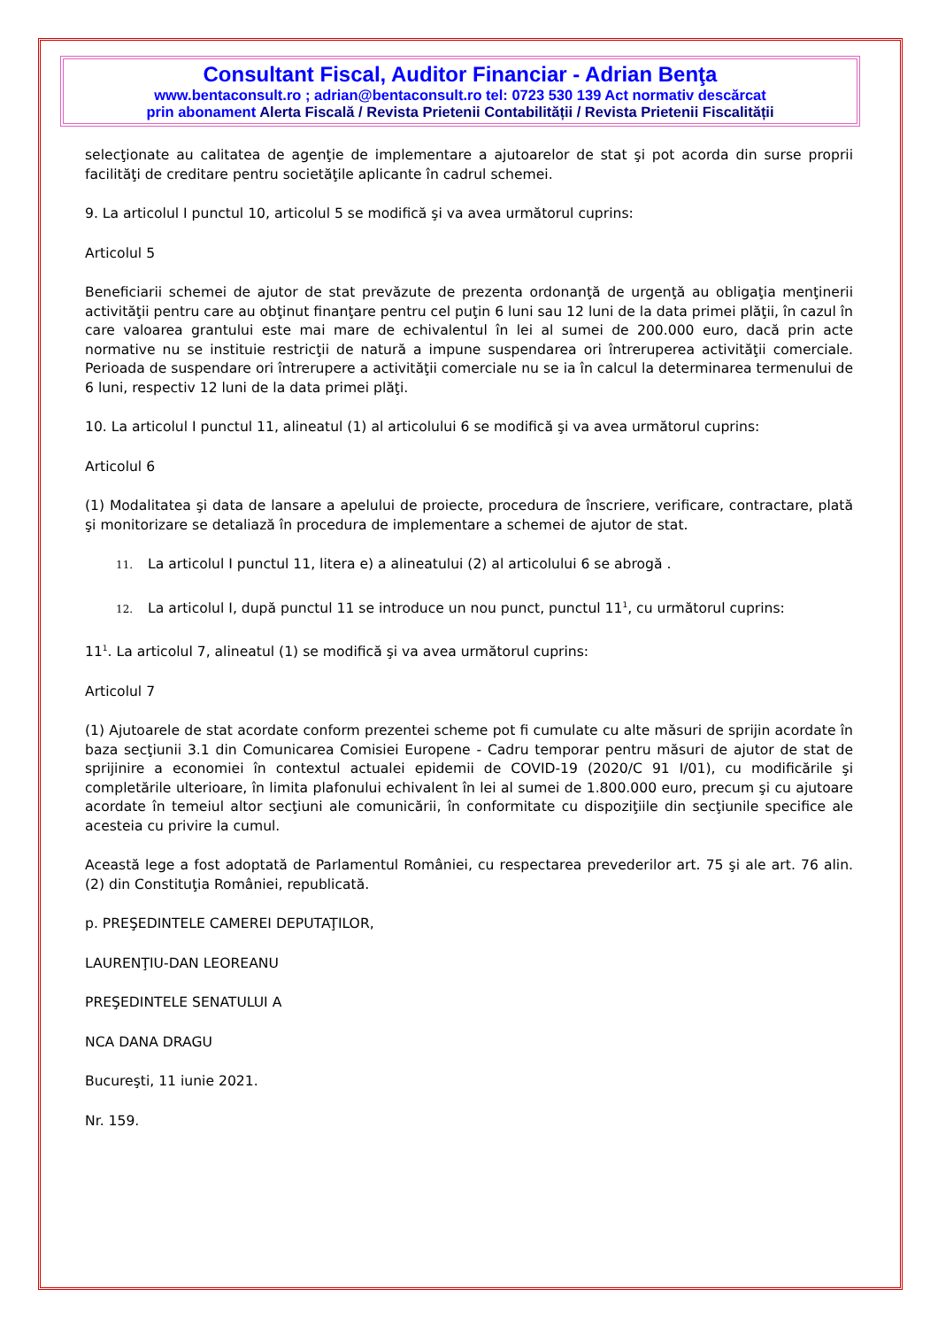Consultant Fiscal, Auditor Financiar - Adrian Benţa
www.bentaconsult.ro ; adrian@bentaconsult.ro tel: 0723 530 139 Act normativ descărcat
prin abonament Alerta Fiscală / Revista Prietenii Contabilității / Revista Prietenii Fiscalității
selecţionate au calitatea de agenţie de implementare a ajutoarelor de stat şi pot acorda din surse proprii facilităţi de creditare pentru societăţile aplicante în cadrul schemei.
9. La articolul I punctul 10, articolul 5 se modifică şi va avea următorul cuprins:
Articolul 5
Beneficiarii schemei de ajutor de stat prevăzute de prezenta ordonanţă de urgenţă au obligaţia menţinerii activităţii pentru care au obţinut finanţare pentru cel puţin 6 luni sau 12 luni de la data primei plăţii, în cazul în care valoarea grantului este mai mare de echivalentul în lei al sumei de 200.000 euro, dacă prin acte normative nu se instituie restricţii de natură a impune suspendarea ori întreruperea activităţii comerciale. Perioada de suspendare ori întrerupere a activităţii comerciale nu se ia în calcul la determinarea termenului de 6 luni, respectiv 12 luni de la data primei plăţi.
10. La articolul I punctul 11, alineatul (1) al articolului 6 se modifică şi va avea următorul cuprins:
Articolul 6
(1) Modalitatea şi data de lansare a apelului de proiecte, procedura de înscriere, verificare, contractare, plată şi monitorizare se detaliază în procedura de implementare a schemei de ajutor de stat.
11. La articolul I punctul 11, litera e) a alineatului (2) al articolului 6 se abrogă .
12. La articolul I, după punctul 11 se introduce un nou punct, punctul 11<sup>1</sup>, cu următorul cuprins:
11<sup>1</sup>. La articolul 7, alineatul (1) se modifică şi va avea următorul cuprins:
Articolul 7
(1) Ajutoarele de stat acordate conform prezentei scheme pot fi cumulate cu alte măsuri de sprijin acordate în baza secţiunii 3.1 din Comunicarea Comisiei Europene - Cadru temporar pentru măsuri de ajutor de stat de sprijinire a economiei în contextul actualei epidemii de COVID-19 (2020/C 91 I/01), cu modificările şi completările ulterioare, în limita plafonului echivalent în lei al sumei de 1.800.000 euro, precum şi cu ajutoare acordate în temeiul altor secţiuni ale comunicării, în conformitate cu dispoziţiile din secţiunile specifice ale acesteia cu privire la cumul.
Această lege a fost adoptată de Parlamentul României, cu respectarea prevederilor art. 75 şi ale art. 76 alin. (2) din Constituţia României, republicată.
p. PREŞEDINTELE CAMEREI DEPUTAŢILOR,
LAURENŢIU-DAN LEOREANU
PREŞEDINTELE SENATULUI A
NCA DANA DRAGU
Bucureşti, 11 iunie 2021.
Nr. 159.